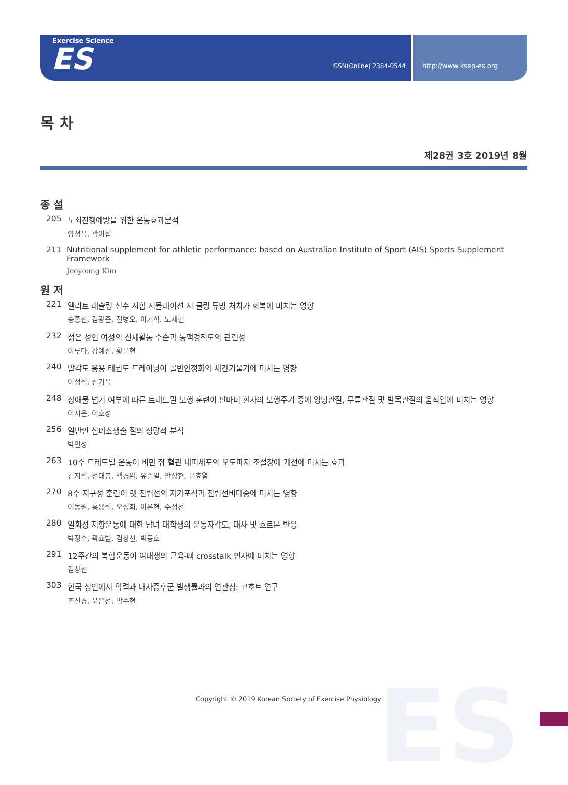Exercise Science
ES ISSN(Online) 2384-0544
http://www.ksep-es.org
ES
목 차
제28권 3호 2019년 8월
종 설
205 노쇠진행예방을 위한 운동효과분석
양정옥, 곽이섭
211 Nutritional supplement for athletic performance: based on Australian Institute of Sport (AIS) Sports Supplement Framework
Jooyoung Kim
원 저
221 엘리트 레슬링 선수 시합 시뮬레이션 시 쿨링 튜빙 처치가 회복에 미치는 영향
송홍선, 김광준, 전병오, 이기혁, 노재현
232 젊은 성인 여성의 신체활동 수준과 동맥경직도의 관련성
이루다, 강예진, 황문현
240 발각도 응용 태권도 트레이닝이 골반안정화와 체간기울기에 미치는 영향
이정석, 신기옥
248 장애물 넘기 여부에 따른 트레드밀 보행 훈련이 편마비 환자의 보행주기 중에 엉덩관절, 무릎관절 및 발목관절의 움직임에 미치는 영향
이지은, 이호성
256 일반인 심폐소생술 질의 정량적 분석
박인성
263 10주 트레드밀 운동이 비만 쥐 혈관 내피세포의 오토파지 조절장애 개선에 미치는 효과
김지석, 전태봉, 백경완, 유준일, 안상현, 문효열
270 8주 지구성 훈련이 랫 전립선의 자가포식과 전립선비대증에 미치는 영향
이동원, 홍용식, 오성희, 이유현, 주정선
280 일회성 저항운동에 대한 남녀 대학생의 운동자각도, 대사 및 호르몬 반응
박정수, 곽효범, 김창선, 박동호
291 12주간의 복합운동이 여대생의 근육-뼈 crosstalk 인자에 미치는 영향
김창선
303 한국 성인에서 악력과 대사증후군 발생률과의 연관성: 코호트 연구
조진경, 윤은선, 박수현
Copyright © 2019 Korean Society of Exercise Physiology